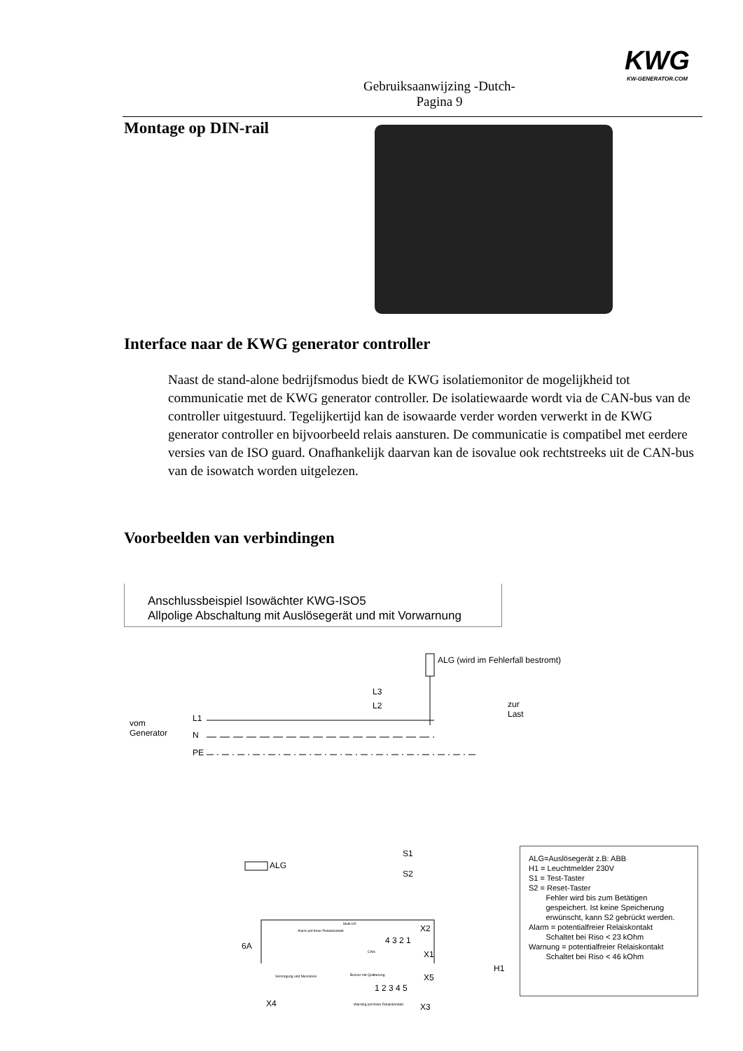KWG
KW-GENERATOR.COM
Gebruiksaanwijzing -Dutch-
Pagina 9
Montage op DIN-rail
Interface naar de KWG generator controller
Naast de stand-alone bedrijfsmodus biedt de KWG isolatiemonitor de mogelijkheid tot communicatie met de KWG generator controller. De isolatiewaarde wordt via de CAN-bus van de controller uitgestuurd. Tegelijkertijd kan de isowaarde verder worden verwerkt in de KWG generator controller en bijvoorbeeld relais aansturen. De communicatie is compatibel met eerdere versies van de ISO guard. Onafhankelijk daarvan kan de isovalue ook rechtstreeks uit de CAN-bus van de isowatch worden uitgelezen.
Voorbeelden van verbindingen
Anschlussbeispiel Isowächter KWG-ISO5
Allpolige Abschaltung mit Auslösegerät und mit Vorwarnung
ALG (wird im Fehlerfall bestromt)
L3
L2
zur
Last
vom
Generator
L1
N
PE
ALG
S1
S2
6A
X4
X2
4 3 2 1
X1
X5
1 2 3 4 5
X3
H1
Multi I/O
CAN
Buzzer mit Quittierung
Warning pot.freier Relaiskontakt
Alarm pot.freier Relaiskontakt
Versorgung und Messkreis
ALG=Auslösegerät z.B: ABB
H1 = Leuchtmelder 230V
S1 = Test-Taster
S2 = Reset-Taster
Fehler wird bis zum Betätigen
gespeichert. Ist keine Speicherung
erwünscht, kann S2 gebrückt werden.
Alarm = potentialfreier Relaiskontakt
Schaltet bei Riso < 23 kOhm
Warnung = potentialfreier Relaiskontakt
Schaltet bei Riso < 46 kOhm